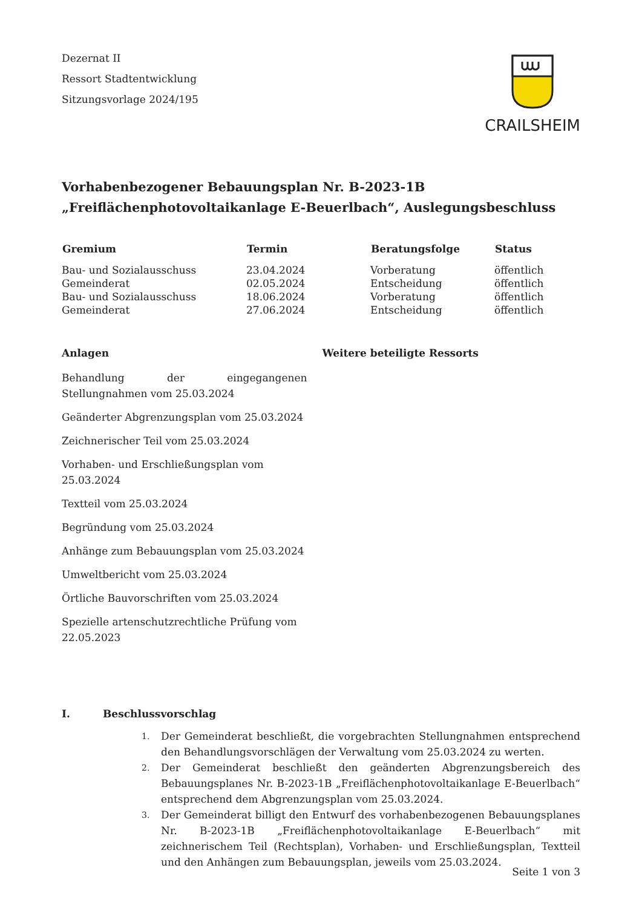Dezernat II
Ressort Stadtentwicklung
Sitzungsvorlage 2024/195
CRAILSHEIM
Vorhabenbezogener Bebauungsplan Nr. B-2023-1B
„Freiflächenphotovoltaikanlage E-Beuerlbach“, Auslegungsbeschluss
| Gremium | Termin | Beratungsfolge | Status |
| --- | --- | --- | --- |
| Bau- und Sozialausschuss | 23.04.2024 | Vorberatung | öffentlich |
| Gemeinderat | 02.05.2024 | Entscheidung | öffentlich |
| Bau- und Sozialausschuss | 18.06.2024 | Vorberatung | öffentlich |
| Gemeinderat | 27.06.2024 | Entscheidung | öffentlich |
Anlagen
Behandlung der eingegangenen Stellungnahmen vom 25.03.2024
Geänderter Abgrenzungsplan vom 25.03.2024
Zeichnerischer Teil vom 25.03.2024
Vorhaben- und Erschließungsplan vom 25.03.2024
Textteil vom 25.03.2024
Begründung vom 25.03.2024
Anhänge zum Bebauungsplan vom 25.03.2024
Umweltbericht vom 25.03.2024
Örtliche Bauvorschriften vom 25.03.2024
Spezielle artenschutzrechtliche Prüfung vom 22.05.2023
Weitere beteiligte Ressorts
I. Beschlussvorschlag
1.
Der Gemeinderat beschließt, die vorgebrachten Stellungnahmen entsprechend den Behandlungsvorschlägen der Verwaltung vom 25.03.2024 zu werten.
2.
Der Gemeinderat beschließt den geänderten Abgrenzungsbereich des Bebauungsplanes Nr. B-2023-1B „Freiflächenphotovoltaikanlage E-Beuerlbach“ entsprechend dem Abgrenzungsplan vom 25.03.2024.
3.
Der Gemeinderat billigt den Entwurf des vorhabenbezogenen Bebauungsplanes Nr. B-2023-1B „Freiflächenphotovoltaikanlage E-Beuerlbach“ mit zeichnerischem Teil (Rechtsplan), Vorhaben- und Erschließungsplan, Textteil und den Anhängen zum Bebauungsplan, jeweils vom 25.03.2024.
Seite 1 von 3